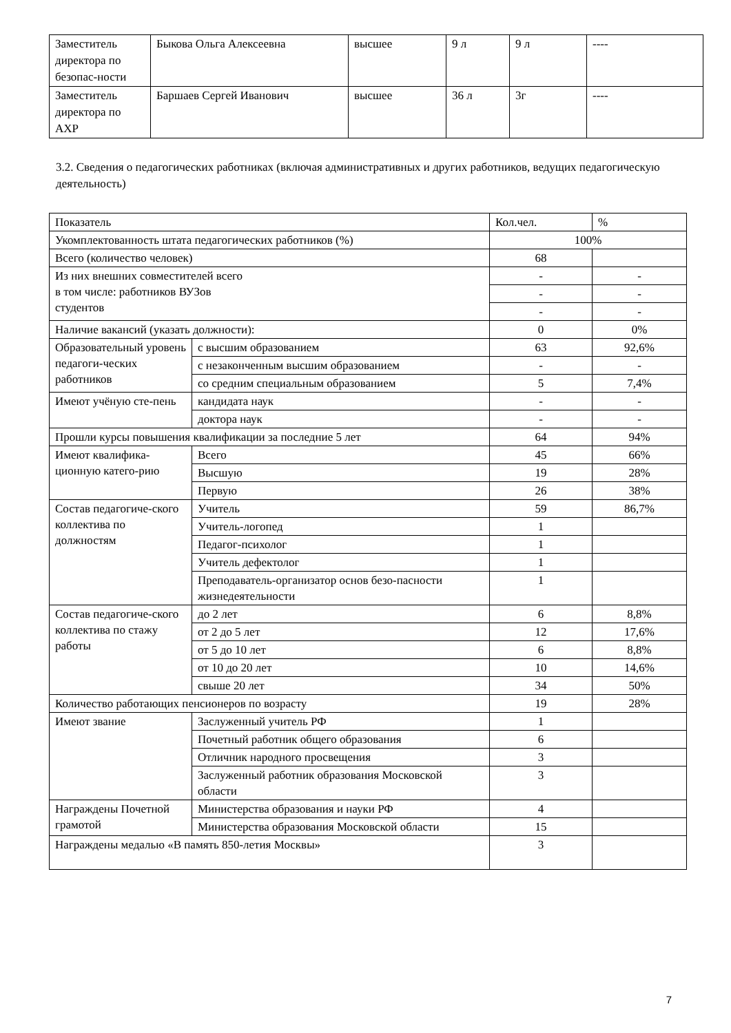| Заместитель директора по безопас-ности | Быкова Ольга Алексеевна | высшее | 9 л | 9 л | ---- |
| Заместитель директора по АХР | Баршаев Сергей Иванович | высшее | 36 л | 3г | ---- |
3.2. Сведения о педагогических работниках (включая административных и других работников, ведущих педагогическую деятельность)
| Показатель | | Кол.чел. | % |
| Укомплектованность штата педагогических работников (%) | | 100% | |
| Всего (количество человек) | | 68 | |
| Из них внешних совместителей всего в том числе: работников ВУЗов студентов | | - | - |
| | | - | - |
| | | - | - |
| Наличие вакансий (указать должности): | | 0 | 0% |
| Образовательный уровень педагоги-ческих работников | с высшим образованием | 63 | 92,6% |
| | с незаконченным высшим образованием | - | - |
| | со средним специальным образованием | 5 | 7,4% |
| Имеют учёную сте-пень | кандидата наук | - | - |
| | доктора наук | - | - |
| Прошли курсы повышения квалификации за последние 5 лет | | 64 | 94% |
| Имеют квалифика-ционную катего-рию | Всего | 45 | 66% |
| | Высшую | 19 | 28% |
| | Первую | 26 | 38% |
| Состав педагогиче-ского коллектива по должностям | Учитель | 59 | 86,7% |
| | Учитель-логопед | 1 | |
| | Педагог-психолог | 1 | |
| | Учитель дефектолог | 1 | |
| | Преподаватель-организатор основ безо-пасности жизнедеятельности | 1 | |
| Состав педагогиче-ского коллектива по стажу работы | до 2 лет | 6 | 8,8% |
| | от 2 до 5 лет | 12 | 17,6% |
| | от 5 до 10 лет | 6 | 8,8% |
| | от 10 до 20 лет | 10 | 14,6% |
| | свыше 20 лет | 34 | 50% |
| Количество работающих пенсионеров по возрасту | | 19 | 28% |
| Имеют звание | Заслуженный учитель РФ | 1 | |
| | Почетный работник общего образования | 6 | |
| | Отличник народного просвещения | 3 | |
| | Заслуженный работник образования Московской области | 3 | |
| Награждены Почетной грамотой | Министерства образования и науки РФ | 4 | |
| | Министерства образования Московской области | 15 | |
| Награждены медалью «В память 850-летия Москвы» | | 3 | |
7